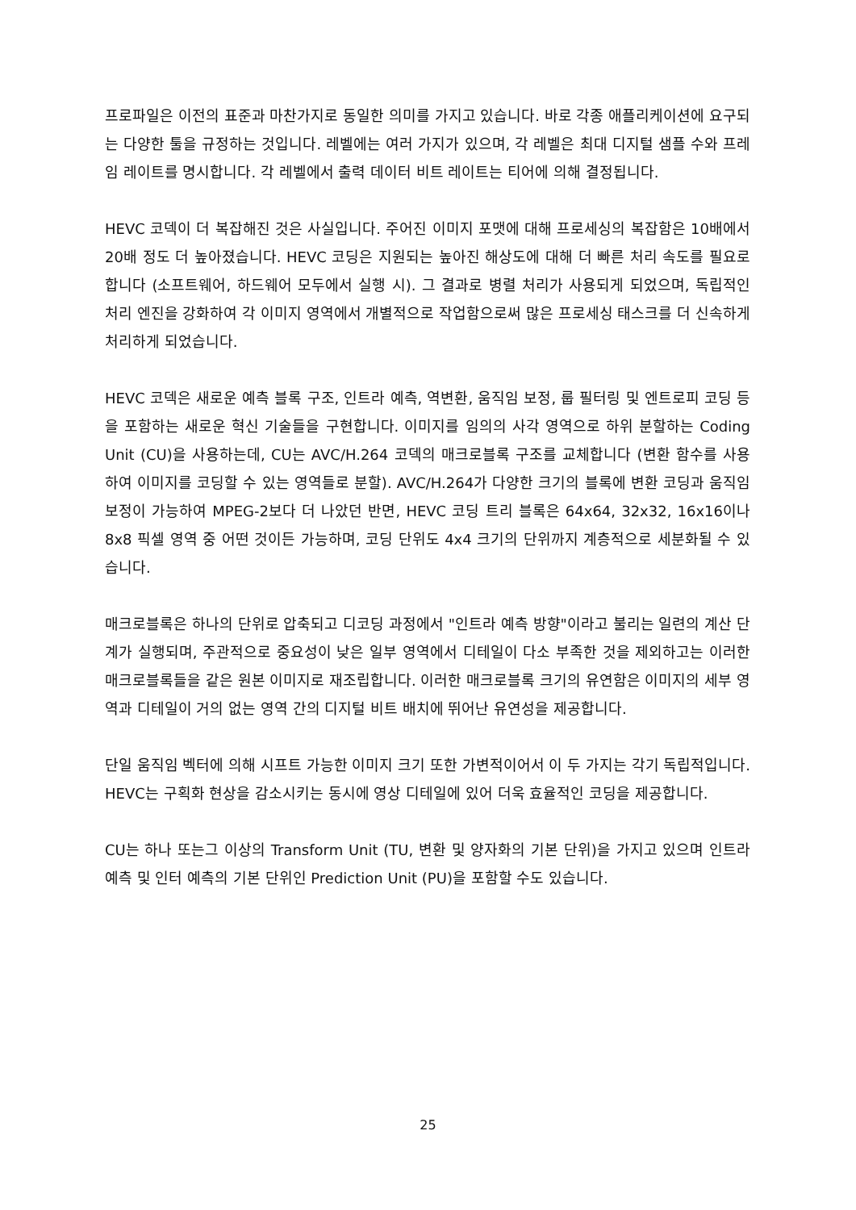프로파일은 이전의 표준과 마찬가지로 동일한 의미를 가지고 있습니다. 바로 각종 애플리케이션에 요구되는 다양한 툴을 규정하는 것입니다. 레벨에는 여러 가지가 있으며, 각 레벨은 최대 디지털 샘플 수와 프레임 레이트를 명시합니다. 각 레벨에서 출력 데이터 비트 레이트는 티어에 의해 결정됩니다.
HEVC 코덱이 더 복잡해진 것은 사실입니다. 주어진 이미지 포맷에 대해 프로세싱의 복잡함은 10배에서 20배 정도 더 높아졌습니다. HEVC 코딩은 지원되는 높아진 해상도에 대해 더 빠른 처리 속도를 필요로 합니다 (소프트웨어, 하드웨어 모두에서 실행 시). 그 결과로 병렬 처리가 사용되게 되었으며, 독립적인 처리 엔진을 강화하여 각 이미지 영역에서 개별적으로 작업함으로써 많은 프로세싱 태스크를 더 신속하게 처리하게 되었습니다.
HEVC 코덱은 새로운 예측 블록 구조, 인트라 예측, 역변환, 움직임 보정, 룹 필터링 및 엔트로피 코딩 등을 포함하는 새로운 혁신 기술들을 구현합니다. 이미지를 임의의 사각 영역으로 하위 분할하는 Coding Unit (CU)을 사용하는데, CU는 AVC/H.264 코덱의 매크로블록 구조를 교체합니다 (변환 함수를 사용하여 이미지를 코딩할 수 있는 영역들로 분할). AVC/H.264가 다양한 크기의 블록에 변환 코딩과 움직임 보정이 가능하여 MPEG-2보다 더 나았던 반면, HEVC 코딩 트리 블록은 64x64, 32x32, 16x16이나 8x8 픽셀 영역 중 어떤 것이든 가능하며, 코딩 단위도 4x4 크기의 단위까지 계층적으로 세분화될 수 있습니다.
매크로블록은 하나의 단위로 압축되고 디코딩 과정에서 "인트라 예측 방향"이라고 불리는 일련의 계산 단계가 실행되며, 주관적으로 중요성이 낮은 일부 영역에서 디테일이 다소 부족한 것을 제외하고는 이러한 매크로블록들을 같은 원본 이미지로 재조립합니다. 이러한 매크로블록 크기의 유연함은 이미지의 세부 영역과 디테일이 거의 없는 영역 간의 디지털 비트 배치에 뛰어난 유연성을 제공합니다.
단일 움직임 벡터에 의해 시프트 가능한 이미지 크기 또한 가변적이어서 이 두 가지는 각기 독립적입니다. HEVC는 구획화 현상을 감소시키는 동시에 영상 디테일에 있어 더욱 효율적인 코딩을 제공합니다.
CU는 하나 또는그 이상의 Transform Unit (TU, 변환 및 양자화의 기본 단위)을 가지고 있으며 인트라 예측 및 인터 예측의 기본 단위인 Prediction Unit (PU)을 포함할 수도 있습니다.
25